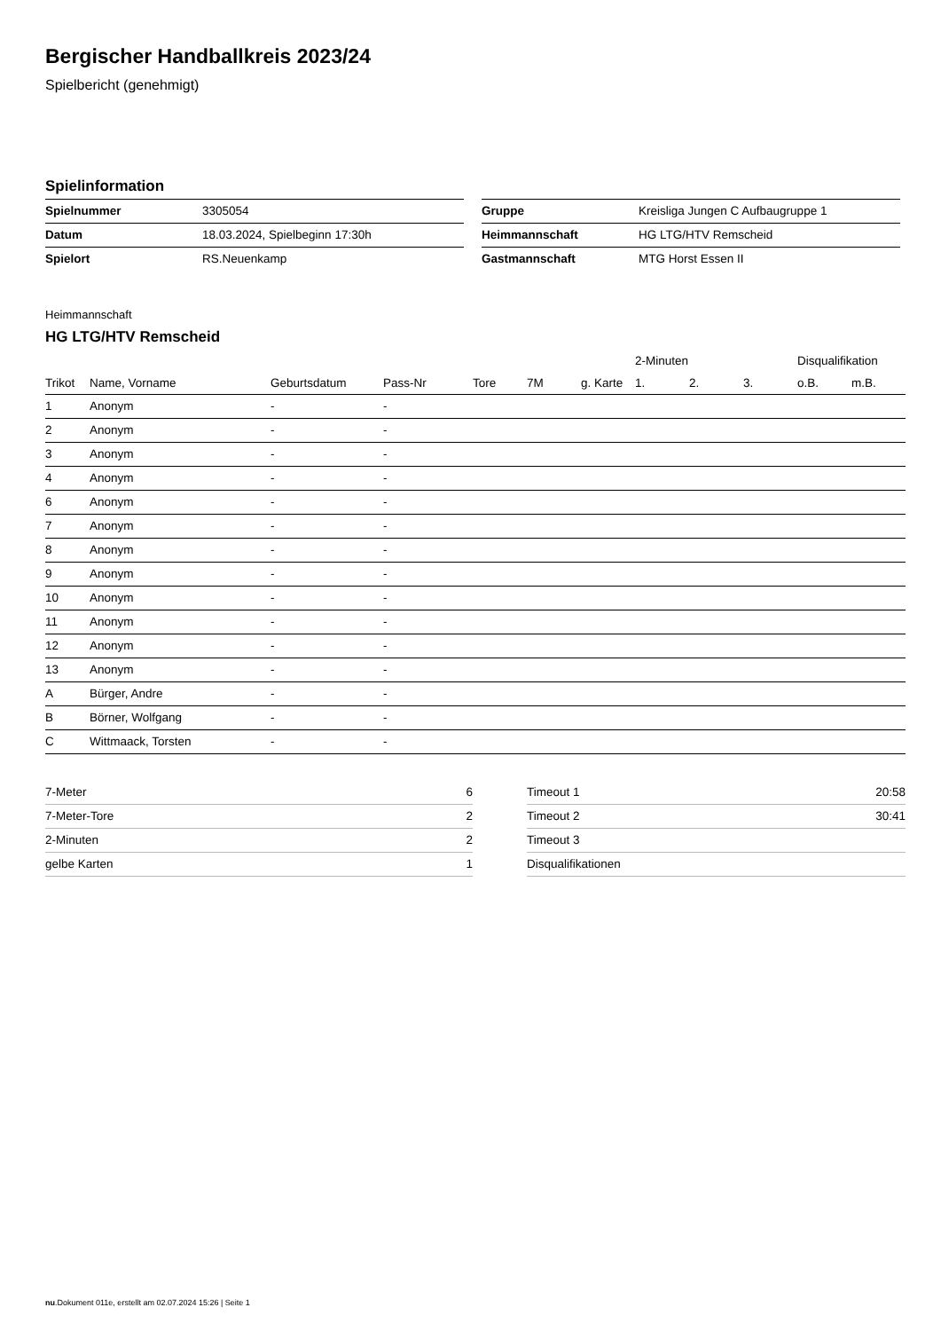Bergischer Handballkreis 2023/24
Spielbericht (genehmigt)
Spielinformation
| Spielnummer | 3305054 |
| Datum | 18.03.2024, Spielbeginn 17:30h |
| Spielort | RS.Neuenkamp |
| Gruppe | Kreisliga Jungen C Aufbaugruppe 1 |
| Heimmannschaft | HG LTG/HTV Remscheid |
| Gastmannschaft | MTG Horst Essen II |
Heimmannschaft
HG LTG/HTV Remscheid
| | | | | | | | 2-Minuten | | | Disqualifikation | |
| --- | --- | --- | --- | --- | --- | --- | --- | --- | --- | --- | --- |
| Trikot | Name, Vorname | Geburtsdatum | Pass-Nr | Tore | 7M | g. Karte | 1. | 2. | 3. | o.B. | m.B. |
| 1 | Anonym | - | - | | | | | | | | |
| 2 | Anonym | - | - | | | | | | | | |
| 3 | Anonym | - | - | | | | | | | | |
| 4 | Anonym | - | - | | | | | | | | |
| 6 | Anonym | - | - | | | | | | | | |
| 7 | Anonym | - | - | | | | | | | | |
| 8 | Anonym | - | - | | | | | | | | |
| 9 | Anonym | - | - | | | | | | | | |
| 10 | Anonym | - | - | | | | | | | | |
| 11 | Anonym | - | - | | | | | | | | |
| 12 | Anonym | - | - | | | | | | | | |
| 13 | Anonym | - | - | | | | | | | | |
| A | Bürger, Andre | - | - | | | | | | | | |
| B | Börner, Wolfgang | - | - | | | | | | | | |
| C | Wittmaack, Torsten | - | - | | | | | | | | |
| 7-Meter | 6 |
| 7-Meter-Tore | 2 |
| 2-Minuten | 2 |
| gelbe Karten | 1 |
| Timeout 1 | 20:58 |
| Timeout 2 | 30:41 |
| Timeout 3 | |
| Disqualifikationen | |
nu.Dokument 011e, erstellt am 02.07.2024 15:26 | Seite 1